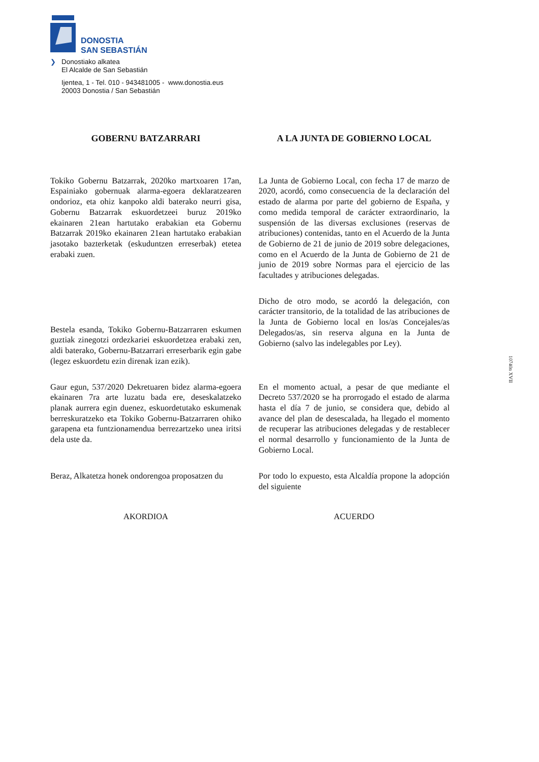DONOSTIA
SAN SEBASTIÁN
❯ Donostiako alkatea
El Alcalde de San Sebastián
Ijentea, 1 - Tel. 010 - 943481005 - www.donostia.eus
20003 Donostia / San Sebastián
GOBERNU BATZARRARI
A LA JUNTA DE GOBIERNO LOCAL
Tokiko Gobernu Batzarrak, 2020ko martxoaren 17an, Espainiako gobernuak alarma-egoera deklaratzearen ondorioz, eta ohiz kanpoko aldi baterako neurri gisa, Gobernu Batzarrak eskuordetzeei buruz 2019ko ekainaren 21ean hartutako erabakian eta Gobernu Batzarrak 2019ko ekainaren 21ean hartutako erabakian jasotako bazterketak (eskuduntzen erreserbak) etetea erabaki zuen.
La Junta de Gobierno Local, con fecha 17 de marzo de 2020, acordó, como consecuencia de la declaración del estado de alarma por parte del gobierno de España, y como medida temporal de carácter extraordinario, la suspensión de las diversas exclusiones (reservas de atribuciones) contenidas, tanto en el Acuerdo de la Junta de Gobierno de 21 de junio de 2019 sobre delegaciones, como en el Acuerdo de la Junta de Gobierno de 21 de junio de 2019 sobre Normas para el ejercicio de las facultades y atribuciones delegadas.
Bestela esanda, Tokiko Gobernu-Batzarraren eskumen guztiak zinegotzi ordezkariei eskuordetzea erabaki zen, aldi baterako, Gobernu-Batzarrari erreserbarik egin gabe (legez eskuordetu ezin direnak izan ezik).
Dicho de otro modo, se acordó la delegación, con carácter transitorio, de la totalidad de las atribuciones de la Junta de Gobierno local en los/as Concejales/as Delegados/as, sin reserva alguna en la Junta de Gobierno (salvo las indelegables por Ley).
Gaur egun, 537/2020 Dekretuaren bidez alarma-egoera ekainaren 7ra arte luzatu bada ere, deseskalatzeko planak aurrera egin duenez, eskuordetutako eskumenak berreskuratzeko eta Tokiko Gobernu-Batzarraren ohiko garapena eta funtzionamendua berrezartzeko unea iritsi dela uste da.
En el momento actual, a pesar de que mediante el Decreto 537/2020 se ha prorrogado el estado de alarma hasta el día 7 de junio, se considera que, debido al avance del plan de desescalada, ha llegado el momento de recuperar las atribuciones delegadas y de restablecer el normal desarrollo y funcionamiento de la Junta de Gobierno Local.
Beraz, Alkatetza honek ondorengoa proposatzen du
Por todo lo expuesto, esta Alcaldía propone la adopción del siguiente
AKORDIOA
ACUERDO
10740n XVII